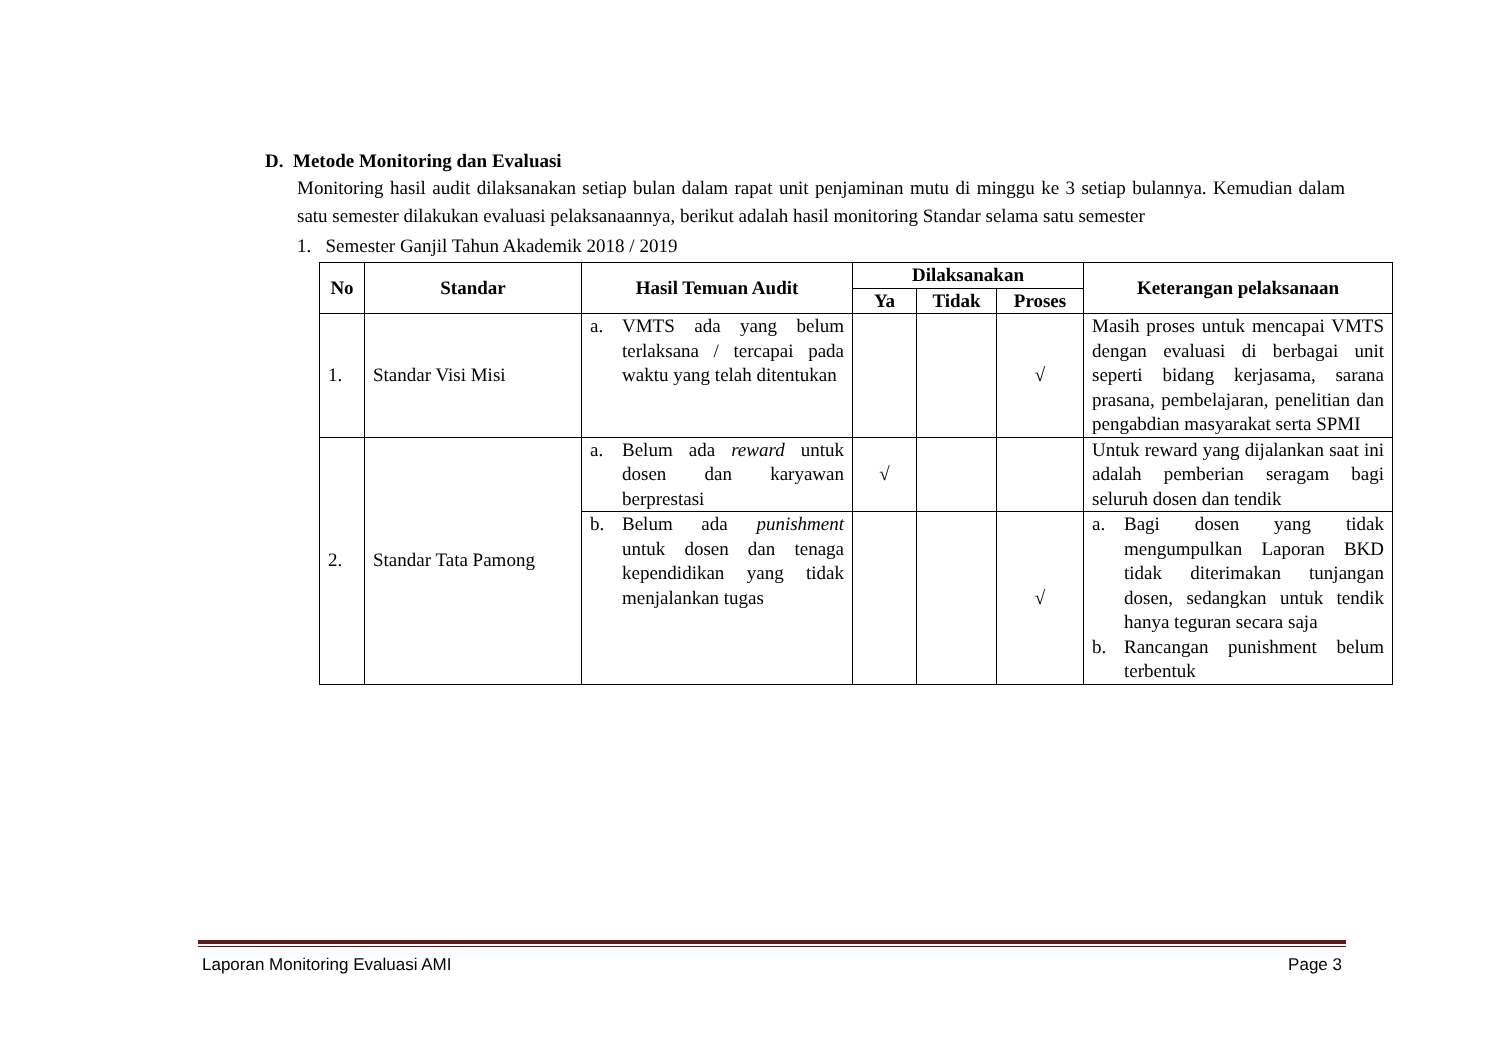D. Metode Monitoring dan Evaluasi
Monitoring hasil audit dilaksanakan setiap bulan dalam rapat unit penjaminan mutu di minggu ke 3 setiap bulannya. Kemudian dalam satu semester dilakukan evaluasi pelaksanaannya, berikut adalah hasil monitoring Standar selama satu semester
1. Semester Ganjil Tahun Akademik 2018 / 2019
| No | Standar | Hasil Temuan Audit | Dilaksanakan | | | Keterangan pelaksanaan |
| --- | --- | --- | --- | --- | --- | --- |
| | | | Ya | Tidak | Proses | |
| 1. | Standar Visi Misi | a. VMTS ada yang belum terlaksana / tercapai pada waktu yang telah ditentukan | | | √ | Masih proses untuk mencapai VMTS dengan evaluasi di berbagai unit seperti bidang kerjasama, sarana prasana, pembelajaran, penelitian dan pengabdian masyarakat serta SPMI |
| 2. | Standar Tata Pamong | a. Belum ada reward untuk dosen dan karyawan berprestasi | √ | | | Untuk reward yang dijalankan saat ini adalah pemberian seragam bagi seluruh dosen dan tendik |
| | | b. Belum ada punishment untuk dosen dan tenaga kependidikan yang tidak menjalankan tugas | | | √ | a. Bagi dosen yang tidak mengumpulkan Laporan BKD tidak diterimakan tunjangan dosen, sedangkan untuk tendik hanya teguran secara saja b. Rancangan punishment belum terbentuk |
Laporan Monitoring Evaluasi AMI Page 3